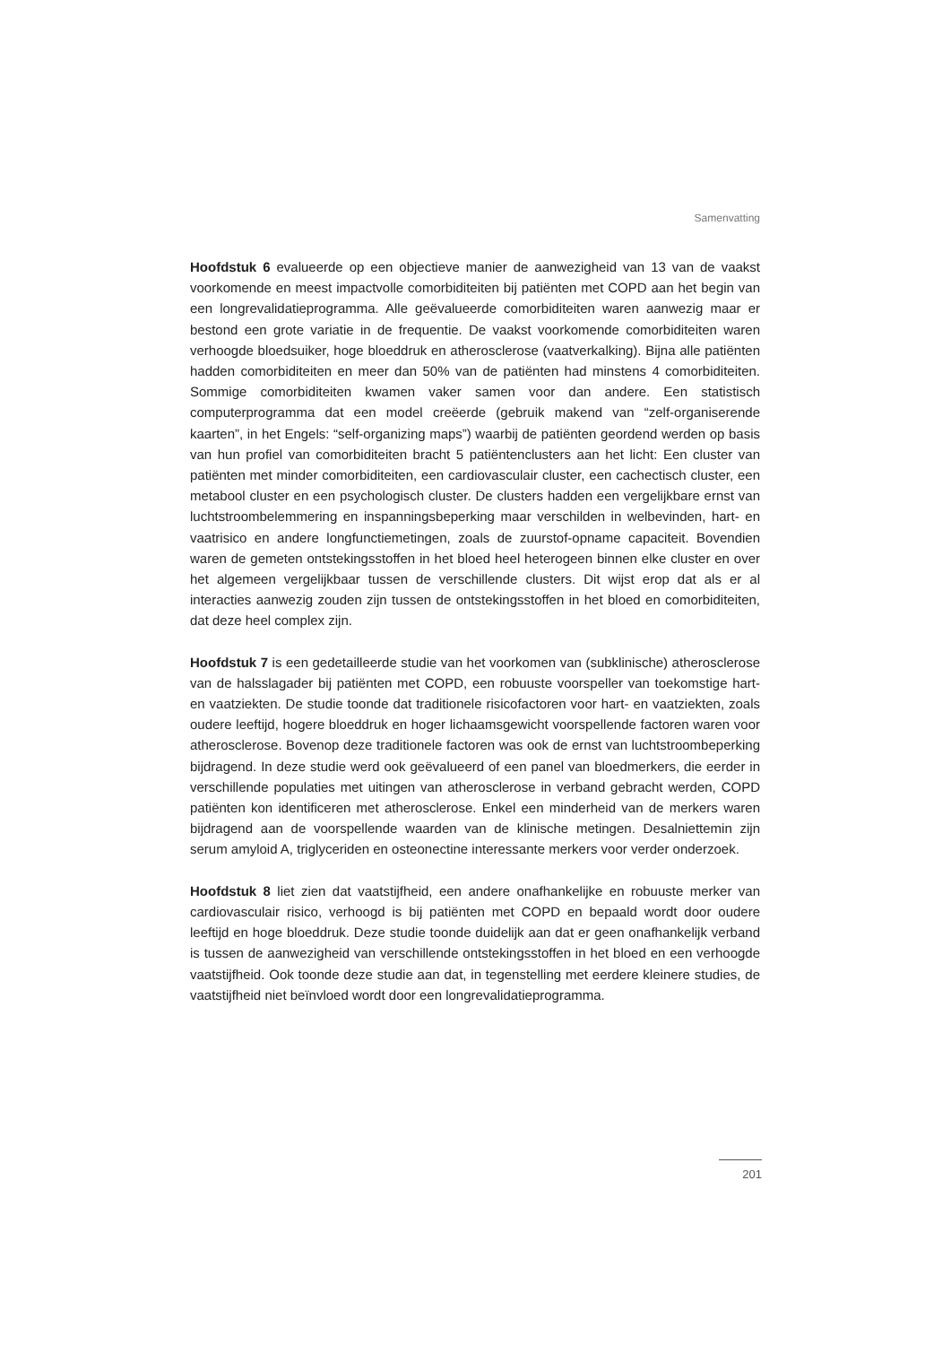Samenvatting
Hoofdstuk 6 evalueerde op een objectieve manier de aanwezigheid van 13 van de vaakst voorkomende en meest impactvolle comorbiditeiten bij patiënten met COPD aan het begin van een longrevalidatieprogramma. Alle geëvalueerde comorbiditeiten waren aanwezig maar er bestond een grote variatie in de frequentie. De vaakst voorkomende comorbiditeiten waren verhoogde bloedsuiker, hoge bloeddruk en atherosclerose (vaatverkalking). Bijna alle patiënten hadden comorbiditeiten en meer dan 50% van de patiënten had minstens 4 comorbiditeiten. Sommige comorbiditeiten kwamen vaker samen voor dan andere. Een statistisch computerprogramma dat een model creëerde (gebruik makend van “zelf-organiserende kaarten”, in het Engels: “self-organizing maps”) waarbij de patiënten geordend werden op basis van hun profiel van comorbiditeiten bracht 5 patiëntenclusters aan het licht: Een cluster van patiënten met minder comorbiditeiten, een cardiovasculair cluster, een cachectisch cluster, een metabool cluster en een psychologisch cluster. De clusters hadden een vergelijkbare ernst van luchtstroombelemmering en inspanningsbeperking maar verschilden in welbevinden, hart- en vaatrisico en andere longfunctiemetingen, zoals de zuurstof-opname capaciteit. Bovendien waren de gemeten ontstekingsstoffen in het bloed heel heterogeen binnen elke cluster en over het algemeen vergelijkbaar tussen de verschillende clusters. Dit wijst erop dat als er al interacties aanwezig zouden zijn tussen de ontstekingsstoffen in het bloed en comorbiditeiten, dat deze heel complex zijn.
Hoofdstuk 7 is een gedetailleerde studie van het voorkomen van (subklinische) atherosclerose van de halsslagader bij patiënten met COPD, een robuuste voorspeller van toekomstige hart- en vaatziekten. De studie toonde dat traditionele risicofactoren voor hart- en vaatziekten, zoals oudere leeftijd, hogere bloeddruk en hoger lichaamsgewicht voorspellende factoren waren voor atherosclerose. Bovenop deze traditionele factoren was ook de ernst van luchtstroombeperking bijdragend. In deze studie werd ook geëvalueerd of een panel van bloedmerkers, die eerder in verschillende populaties met uitingen van atherosclerose in verband gebracht werden, COPD patiënten kon identificeren met atherosclerose. Enkel een minderheid van de merkers waren bijdragend aan de voorspellende waarden van de klinische metingen. Desalniettemin zijn serum amyloid A, triglyceriden en osteonectine interessante merkers voor verder onderzoek.
Hoofdstuk 8 liet zien dat vaatstijfheid, een andere onafhankelijke en robuuste merker van cardiovasculair risico, verhoogd is bij patiënten met COPD en bepaald wordt door oudere leeftijd en hoge bloeddruk. Deze studie toonde duidelijk aan dat er geen onafhankelijk verband is tussen de aanwezigheid van verschillende ontstekingsstoffen in het bloed en een verhoogde vaatstijfheid. Ook toonde deze studie aan dat, in tegenstelling met eerdere kleinere studies, de vaatstijfheid niet beïnvloed wordt door een longrevalidatieprogramma.
201